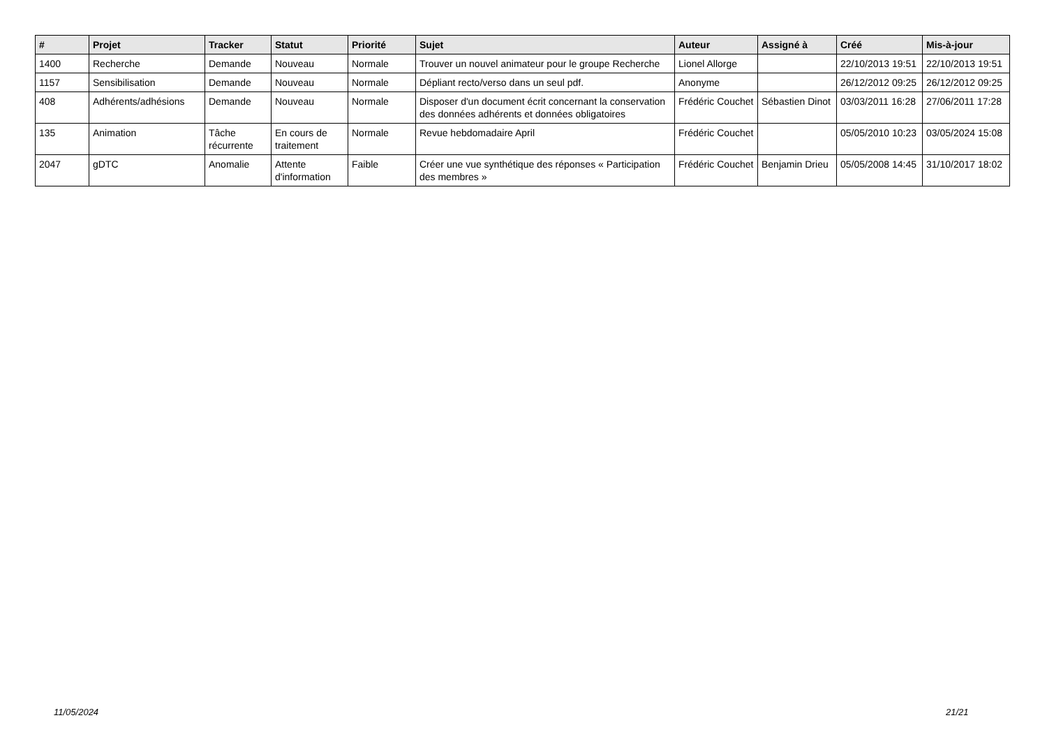| # | Projet | Tracker | Statut | Priorité | Sujet | Auteur | Assigné à | Créé | Mis-à-jour |
| --- | --- | --- | --- | --- | --- | --- | --- | --- | --- |
| 1400 | Recherche | Demande | Nouveau | Normale | Trouver un nouvel animateur pour le groupe Recherche | Lionel Allorge | | 22/10/2013 19:51 | 22/10/2013 19:51 |
| 1157 | Sensibilisation | Demande | Nouveau | Normale | Dépliant recto/verso dans un seul pdf. | Anonyme | | 26/12/2012 09:25 | 26/12/2012 09:25 |
| 408 | Adhérents/adhésions | Demande | Nouveau | Normale | Disposer d'un document écrit concernant la conservation des données adhérents et données obligatoires | Frédéric Couchet | Sébastien Dinot | 03/03/2011 16:28 | 27/06/2011 17:28 |
| 135 | Animation | Tâche récurrente | En cours de traitement | Normale | Revue hebdomadaire April | Frédéric Couchet | | 05/05/2010 10:23 | 03/05/2024 15:08 |
| 2047 | gDTC | Anomalie | Attente d'information | Faible | Créer une vue synthétique des réponses « Participation des membres » | Frédéric Couchet | Benjamin Drieu | 05/05/2008 14:45 | 31/10/2017 18:02 |
11/05/2024 21/21